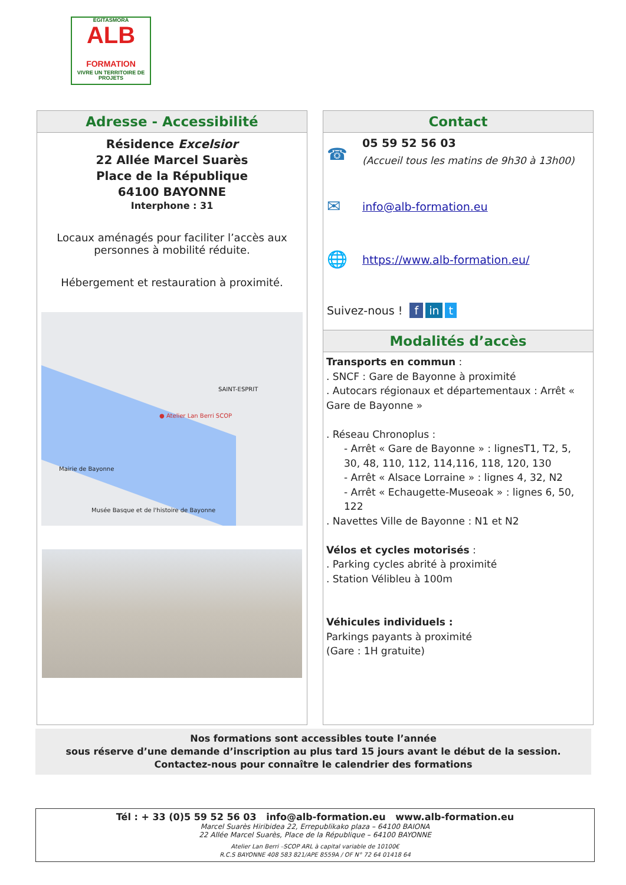EGITASMORA
ALB
FORMATION
VIVRE UN TERRITOIRE DE PROJETS
Adresse - Accessibilité
Résidence Excelsior
22 Allée Marcel Suarès
Place de la République
64100 BAYONNE
Interphone : 31
Locaux aménagés pour faciliter l’accès aux personnes à mobilité réduite.
Hébergement et restauration à proximité.
● Atelier Lan Berri SCOP
SAINT-ESPRIT
Mairie de Bayonne
Musée Basque et de l'histoire de Bayonne
Contact
☎ 05 59 52 56 03
(Accueil tous les matins de 9h30 à 13h00)
✉ info@alb-formation.eu
🌐 https://www.alb-formation.eu/
Suivez-nous ! f in t
Modalités d’accès
Transports en commun :
. SNCF : Gare de Bayonne à proximité
. Autocars régionaux et départementaux : Arrêt « Gare de Bayonne »
. Réseau Chronoplus :
- Arrêt « Gare de Bayonne » : lignesT1, T2, 5, 30, 48, 110, 112, 114,116, 118, 120, 130
- Arrêt « Alsace Lorraine » : lignes 4, 32, N2
- Arrêt « Echaugette-Museoak » : lignes 6, 50, 122
. Navettes Ville de Bayonne : N1 et N2
Vélos et cycles motorisés :
. Parking cycles abrité à proximité
. Station Vélibleu à 100m
Véhicules individuels :
Parkings payants à proximité
(Gare : 1H gratuite)
Nos formations sont accessibles toute l’année
sous réserve d’une demande d’inscription au plus tard 15 jours avant le début de la session.
Contactez-nous pour connaître le calendrier des formations
Tél : + 33 (0)5 59 52 56 03 info@alb-formation.eu www.alb-formation.eu
Marcel Suarès Hiribidea 22, Errepublikako plaza – 64100 BAIONA
22 Allée Marcel Suarès, Place de la République – 64100 BAYONNE
Atelier Lan Berri –SCOP ARL à capital variable de 10100€
R.C.S BAYONNE 408 583 821/APE 8559A / OF N° 72 64 01418 64